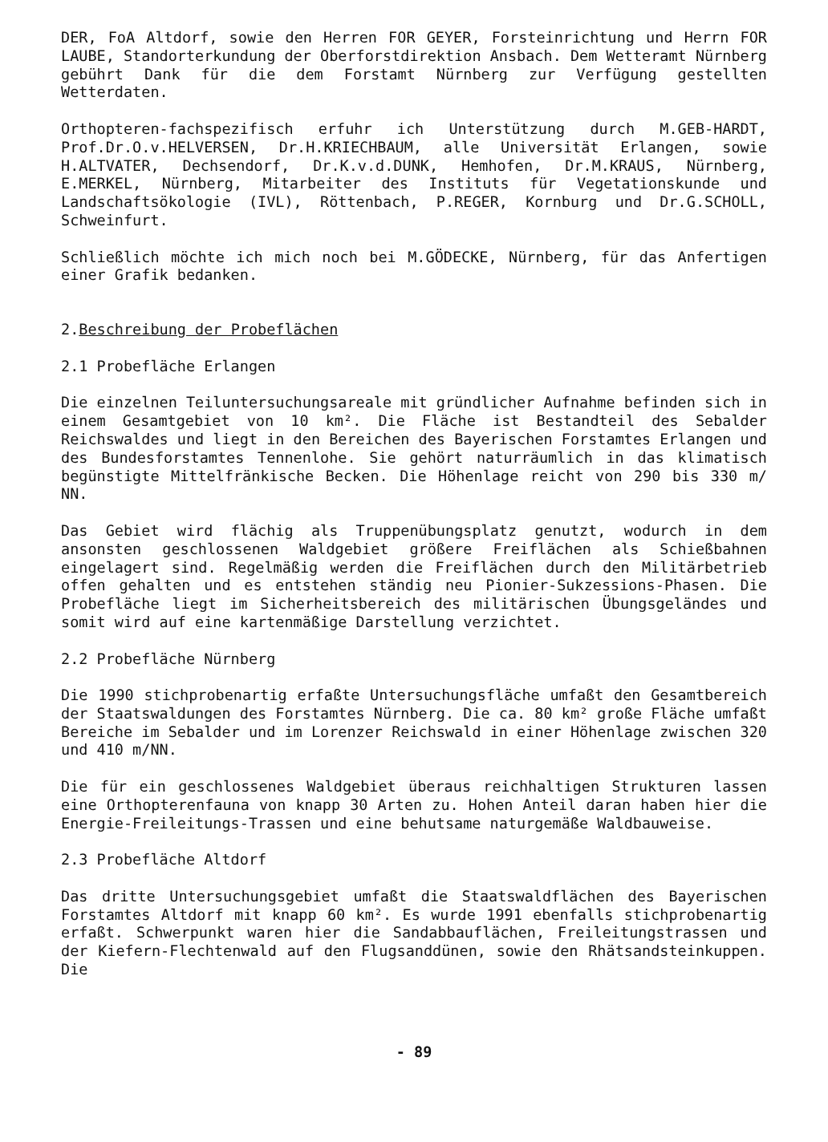DER, FoA Altdorf, sowie den Herren FOR GEYER, Forsteinrichtung und Herrn FOR LAUBE, Standorterkundung der Oberforstdirektion Ansbach. Dem Wetteramt Nürnberg gebührt Dank für die dem Forstamt Nürnberg zur Verfügung gestellten Wetterdaten.
Orthopteren-fachspezifisch erfuhr ich Unterstützung durch M.GEB-HARDT, Prof.Dr.O.v.HELVERSEN, Dr.H.KRIECHBAUM, alle Universität Erlangen, sowie H.ALTVATER, Dechsendorf, Dr.K.v.d.DUNK, Hemhofen, Dr.M.KRAUS, Nürnberg, E.MERKEL, Nürnberg, Mitarbeiter des Instituts für Vegetationskunde und Landschaftsökologie (IVL), Röttenbach, P.REGER, Kornburg und Dr.G.SCHOLL, Schweinfurt.
Schließlich möchte ich mich noch bei M.GÖDECKE, Nürnberg, für das Anfertigen einer Grafik bedanken.
2.Beschreibung der Probeflächen
2.1 Probefläche Erlangen
Die einzelnen Teiluntersuchungsareale mit gründlicher Aufnahme befinden sich in einem Gesamtgebiet von 10 km². Die Fläche ist Bestandteil des Sebalder Reichswaldes und liegt in den Bereichen des Bayerischen Forstamtes Erlangen und des Bundesforstamtes Tennenlohe. Sie gehört naturräumlich in das klimatisch begünstigte Mittelfränkische Becken. Die Höhenlage reicht von 290 bis 330 m/ NN.
Das Gebiet wird flächig als Truppenübungsplatz genutzt, wodurch in dem ansonsten geschlossenen Waldgebiet größere Freiflächen als Schießbahnen eingelagert sind. Regelmäßig werden die Freiflächen durch den Militärbetrieb offen gehalten und es entstehen ständig neu Pionier-Sukzessions-Phasen. Die Probefläche liegt im Sicherheitsbereich des militärischen Übungsgeländes und somit wird auf eine kartenmäßige Darstellung verzichtet.
2.2 Probefläche Nürnberg
Die 1990 stichprobenartig erfaßte Untersuchungsfläche umfaßt den Gesamtbereich der Staatswaldungen des Forstamtes Nürnberg. Die ca. 80 km² große Fläche umfaßt Bereiche im Sebalder und im Lorenzer Reichswald in einer Höhenlage zwischen 320 und 410 m/NN.
Die für ein geschlossenes Waldgebiet überaus reichhaltigen Strukturen lassen eine Orthopterenfauna von knapp 30 Arten zu. Hohen Anteil daran haben hier die Energie-Freileitungs-Trassen und eine behutsame naturgemäße Waldbauweise.
2.3 Probefläche Altdorf
Das dritte Untersuchungsgebiet umfaßt die Staatswaldflächen des Bayerischen Forstamtes Altdorf mit knapp 60 km². Es wurde 1991 ebenfalls stichprobenartig erfaßt. Schwerpunkt waren hier die Sandabbauflächen, Freileitungstrassen und der Kiefern-Flechtenwald auf den Flugsanddünen, sowie den Rhätsandsteinkuppen. Die
- 89